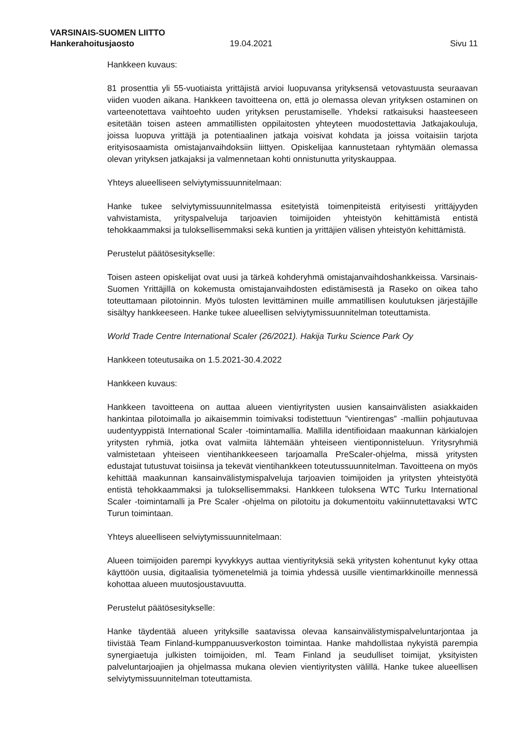VARSINAIS-SUOMEN LIITTO
Hankerahoitusjaosto 19.04.2021 Sivu 11
Hankkeen kuvaus:
81 prosenttia yli 55-vuotiaista yrittäjistä arvioi luopuvansa yrityksensä vetovastuusta seuraavan viiden vuoden aikana. Hankkeen tavoitteena on, että jo olemassa olevan yrityksen ostaminen on varteenotettava vaihtoehto uuden yrityksen perustamiselle. Yhdeksi ratkaisuksi haasteeseen esitetään toisen asteen ammatillisten oppilaitosten yhteyteen muodostettavia Jatkajakouluja, joissa luopuva yrittäjä ja potentiaalinen jatkaja voisivat kohdata ja joissa voitaisiin tarjota erityisosaamista omistajanvaihdoksiin liittyen. Opiskelijaa kannustetaan ryhtymään olemassa olevan yrityksen jatkajaksi ja valmennetaan kohti onnistunutta yrityskauppaa.
Yhteys alueelliseen selviytymissuunnitelmaan:
Hanke tukee selviytymissuunnitelmassa esitetyistä toimenpiteistä erityisesti yrittäjyyden vahvistamista, yrityspalveluja tarjoavien toimijoiden yhteistyön kehittämistä entistä tehokkaammaksi ja tuloksellisemmaksi sekä kuntien ja yrittäjien välisen yhteistyön kehittämistä.
Perustelut päätösesitykselle:
Toisen asteen opiskelijat ovat uusi ja tärkeä kohderyhmä omistajanvaihdoshankkeissa. Varsinais-Suomen Yrittäjillä on kokemusta omistajanvaihdosten edistämisestä ja Raseko on oikea taho toteuttamaan pilotoinnin. Myös tulosten levittäminen muille ammatillisen koulutuksen järjestäjille sisältyy hankkeeseen. Hanke tukee alueellisen selviytymissuunnitelman toteuttamista.
World Trade Centre International Scaler (26/2021). Hakija Turku Science Park Oy
Hankkeen toteutusaika on 1.5.2021-30.4.2022
Hankkeen kuvaus:
Hankkeen tavoitteena on auttaa alueen vientiyritysten uusien kansainvälisten asiakkaiden hankintaa pilotoimalla jo aikaisemmin toimivaksi todistettuun ”vientirengas” -malliin pohjautuvaa uudentyyppistä International Scaler -toimintamallia. Mallilla identifioidaan maakunnan kärkialojen yritysten ryhmiä, jotka ovat valmiita lähtemään yhteiseen vientiponnisteluun. Yritysryhmiä valmistetaan yhteiseen vientihankkeeseen tarjoamalla PreScaler-ohjelma, missä yritysten edustajat tutustuvat toisiinsa ja tekevät vientihankkeen toteutussuunnitelman. Tavoitteena on myös kehittää maakunnan kansainvälistymispalveluja tarjoavien toimijoiden ja yritysten yhteistyötä entistä tehokkaammaksi ja tuloksellisemmaksi. Hankkeen tuloksena WTC Turku International Scaler -toimintamalli ja Pre Scaler -ohjelma on pilotoitu ja dokumentoitu vakiinnutettavaksi WTC Turun toimintaan.
Yhteys alueelliseen selviytymissuunnitelmaan:
Alueen toimijoiden parempi kyvykkyys auttaa vientiyrityksiä sekä yritysten kohentunut kyky ottaa käyttöön uusia, digitaalisia työmenetelmiä ja toimia yhdessä uusille vientimarkkinoille mennessä kohottaa alueen muutosjoustavuutta.
Perustelut päätösesitykselle:
Hanke täydentää alueen yrityksille saatavissa olevaa kansainvälistymispalveluntarjontaa ja tiivistää Team Finland-kumppanuusverkoston toimintaa. Hanke mahdollistaa nykyistä parempia synergiaetuja julkisten toimijoiden, ml. Team Finland ja seudulliset toimijat, yksityisten palveluntarjoajien ja ohjelmassa mukana olevien vientiyritysten välillä. Hanke tukee alueellisen selviytymissuunnitelman toteuttamista.